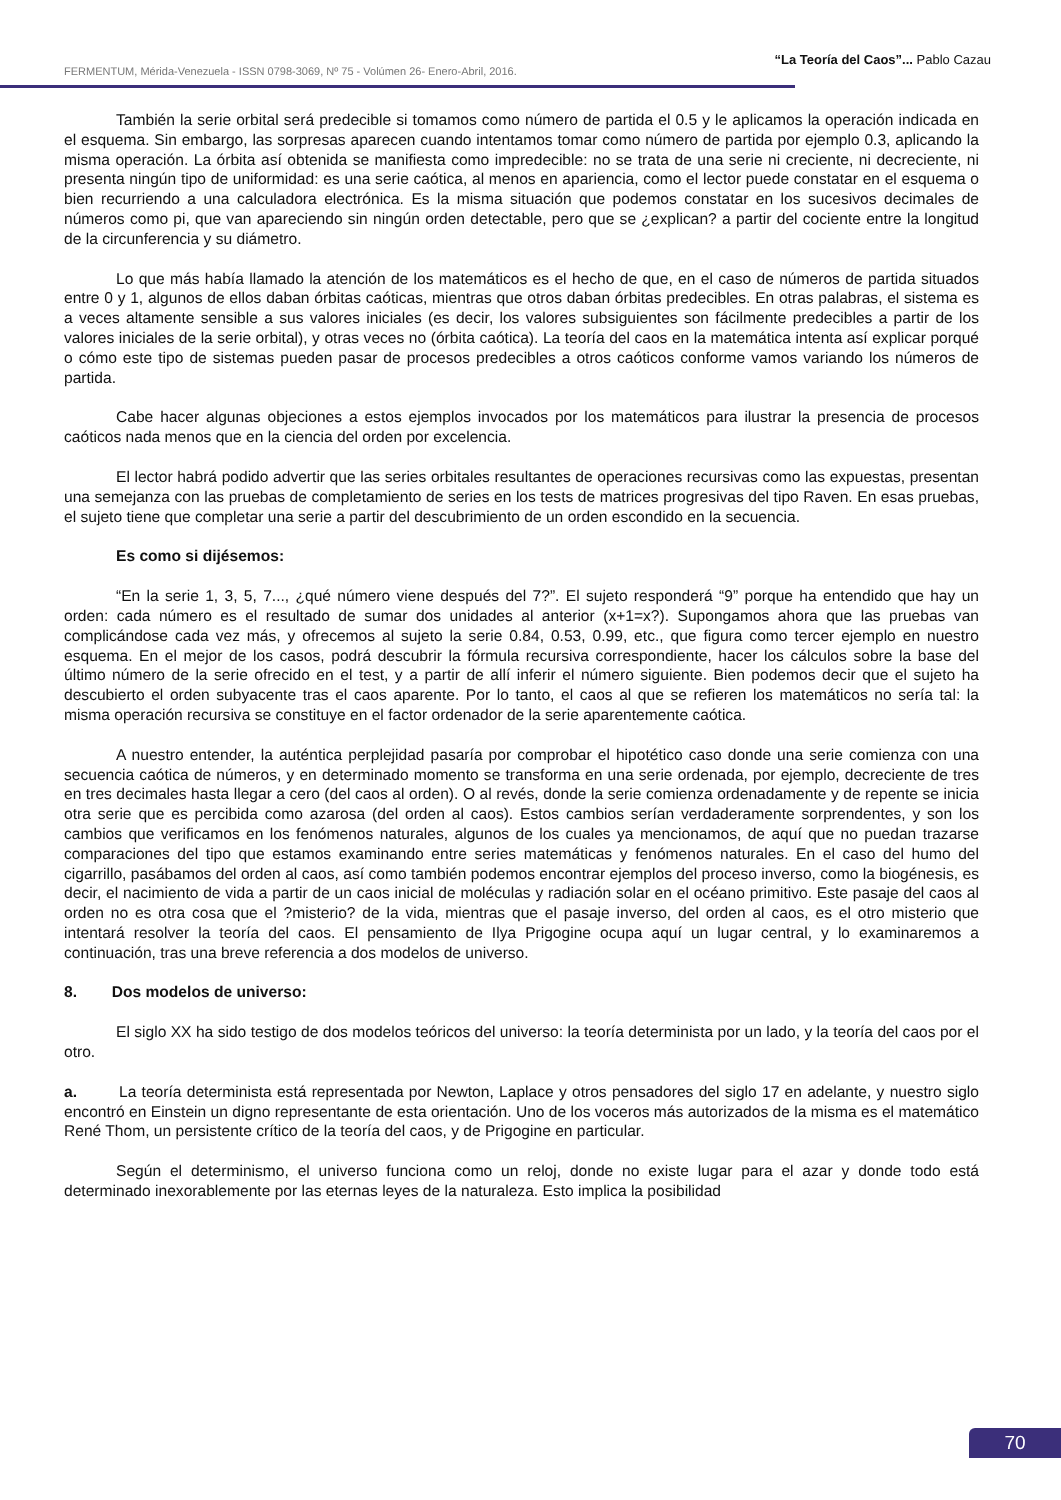“La Teoría del Caos”... Pablo Cazau
FERMENTUM, Mérida-Venezuela - ISSN 0798-3069, Nº 75 - Volúmen 26- Enero-Abril, 2016.
También la serie orbital será predecible si tomamos como número de partida el 0.5 y le aplicamos la operación indicada en el esquema. Sin embargo, las sorpresas aparecen cuando intentamos tomar como número de partida por ejemplo 0.3, aplicando la misma operación. La órbita así obtenida se manifiesta como impredecible: no se trata de una serie ni creciente, ni decreciente, ni presenta ningún tipo de uniformidad: es una serie caótica, al menos en apariencia, como el lector puede constatar en el esquema o bien recurriendo a una calculadora electrónica. Es la misma situación que podemos constatar en los sucesivos decimales de números como pi, que van apareciendo sin ningún orden detectable, pero que se ¿explican? a partir del cociente entre la longitud de la circunferencia y su diámetro.
Lo que más había llamado la atención de los matemáticos es el hecho de que, en el caso de números de partida situados entre 0 y 1, algunos de ellos daban órbitas caóticas, mientras que otros daban órbitas predecibles. En otras palabras, el sistema es a veces altamente sensible a sus valores iniciales (es decir, los valores subsiguientes son fácilmente predecibles a partir de los valores iniciales de la serie orbital), y otras veces no (órbita caótica). La teoría del caos en la matemática intenta así explicar porqué o cómo este tipo de sistemas pueden pasar de procesos predecibles a otros caóticos conforme vamos variando los números de partida.
Cabe hacer algunas objeciones a estos ejemplos invocados por los matemáticos para ilustrar la presencia de procesos caóticos nada menos que en la ciencia del orden por excelencia.
El lector habrá podido advertir que las series orbitales resultantes de operaciones recursivas como las expuestas, presentan una semejanza con las pruebas de completamiento de series en los tests de matrices progresivas del tipo Raven. En esas pruebas, el sujeto tiene que completar una serie a partir del descubrimiento de un orden escondido en la secuencia.
Es como si dijésemos:
“En la serie 1, 3, 5, 7..., ¿qué número viene después del 7?”. El sujeto responderá “9” porque ha entendido que hay un orden: cada número es el resultado de sumar dos unidades al anterior (x+1=x?). Supongamos ahora que las pruebas van complicándose cada vez más, y ofrecemos al sujeto la serie 0.84, 0.53, 0.99, etc., que figura como tercer ejemplo en nuestro esquema. En el mejor de los casos, podrá descubrir la fórmula recursiva correspondiente, hacer los cálculos sobre la base del último número de la serie ofrecido en el test, y a partir de allí inferir el número siguiente. Bien podemos decir que el sujeto ha descubierto el orden subyacente tras el caos aparente. Por lo tanto, el caos al que se refieren los matemáticos no sería tal: la misma operación recursiva se constituye en el factor ordenador de la serie aparentemente caótica.
A nuestro entender, la auténtica perplejidad pasaría por comprobar el hipotético caso donde una serie comienza con una secuencia caótica de números, y en determinado momento se transforma en una serie ordenada, por ejemplo, decreciente de tres en tres decimales hasta llegar a cero (del caos al orden). O al revés, donde la serie comienza ordenadamente y de repente se inicia otra serie que es percibida como azarosa (del orden al caos). Estos cambios serían verdaderamente sorprendentes, y son los cambios que verificamos en los fenómenos naturales, algunos de los cuales ya mencionamos, de aquí que no puedan trazarse comparaciones del tipo que estamos examinando entre series matemáticas y fenómenos naturales. En el caso del humo del cigarrillo, pasábamos del orden al caos, así como también podemos encontrar ejemplos del proceso inverso, como la biogénesis, es decir, el nacimiento de vida a partir de un caos inicial de moléculas y radiación solar en el océano primitivo. Este pasaje del caos al orden no es otra cosa que el ?misterio? de la vida, mientras que el pasaje inverso, del orden al caos, es el otro misterio que intentará resolver la teoría del caos. El pensamiento de Ilya Prigogine ocupa aquí un lugar central, y lo examinaremos a continuación, tras una breve referencia a dos modelos de universo.
8. Dos modelos de universo:
El siglo XX ha sido testigo de dos modelos teóricos del universo: la teoría determinista por un lado, y la teoría del caos por el otro.
a. La teoría determinista está representada por Newton, Laplace y otros pensadores del siglo 17 en adelante, y nuestro siglo encontró en Einstein un digno representante de esta orientación. Uno de los voceros más autorizados de la misma es el matemático René Thom, un persistente crítico de la teoría del caos, y de Prigogine en particular.
Según el determinismo, el universo funciona como un reloj, donde no existe lugar para el azar y donde todo está determinado inexorablemente por las eternas leyes de la naturaleza. Esto implica la posibilidad
70